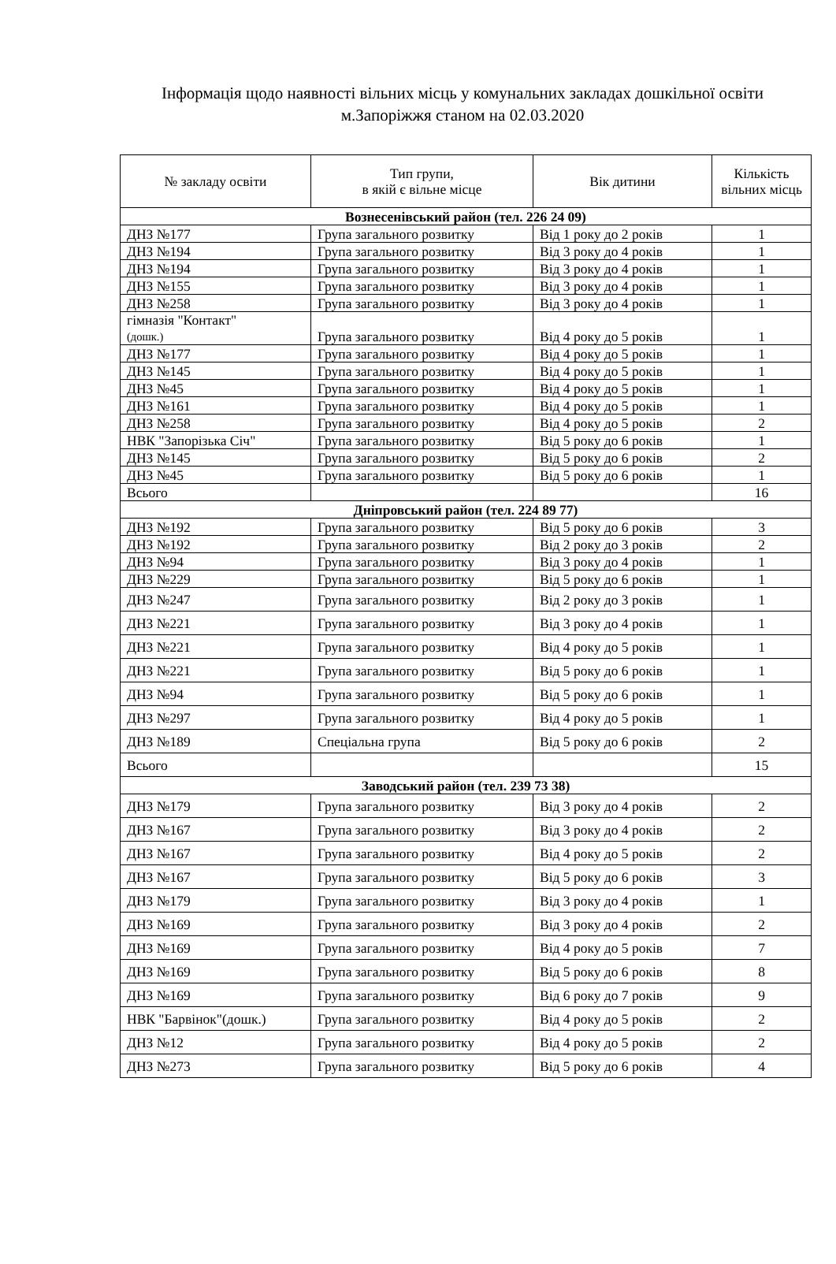Інформація щодо наявності вільних місць у комунальних закладах дошкільної освіти м.Запоріжжя станом на 02.03.2020
| № закладу освіти | Тип групи, в якій є вільне місце | Вік дитини | Кількість вільних місць |
| --- | --- | --- | --- |
| Вознесенівський район (тел. 226 24 09) | | | |
| ДНЗ №177 | Група загального розвитку | Від 1 року до 2 років | 1 |
| ДНЗ №194 | Група загального розвитку | Від 3 року до 4 років | 1 |
| ДНЗ №194 | Група загального розвитку | Від 3 року до 4 років | 1 |
| ДНЗ №155 | Група загального розвитку | Від 3 року до 4 років | 1 |
| ДНЗ №258 | Група загального розвитку | Від 3 року до 4 років | 1 |
| гімназія "Контакт" (дошк.) | Група загального розвитку | Від 4 року до 5 років | 1 |
| ДНЗ №177 | Група загального розвитку | Від 4 року до 5 років | 1 |
| ДНЗ №145 | Група загального розвитку | Від 4 року до 5 років | 1 |
| ДНЗ №45 | Група загального розвитку | Від 4 року до 5 років | 1 |
| ДНЗ №161 | Група загального розвитку | Від 4 року до 5 років | 1 |
| ДНЗ №258 | Група загального розвитку | Від 4 року до 5 років | 2 |
| НВК "Запорізька Січ" | Група загального розвитку | Від 5 року до 6 років | 1 |
| ДНЗ №145 | Група загального розвитку | Від 5 року до 6 років | 2 |
| ДНЗ №45 | Група загального розвитку | Від 5 року до 6 років | 1 |
| Всього | | | 16 |
| Дніпровський район (тел. 224 89 77) | | | |
| ДНЗ №192 | Група загального розвитку | Від 5 року до 6 років | 3 |
| ДНЗ №192 | Група загального розвитку | Від 2 року до 3 років | 2 |
| ДНЗ №94 | Група загального розвитку | Від 3 року до 4 років | 1 |
| ДНЗ №229 | Група загального розвитку | Від 5 року до 6 років | 1 |
| ДНЗ №247 | Група загального розвитку | Від 2 року до 3 років | 1 |
| ДНЗ №221 | Група загального розвитку | Від 3 року до 4 років | 1 |
| ДНЗ №221 | Група загального розвитку | Від 4 року до 5 років | 1 |
| ДНЗ №221 | Група загального розвитку | Від 5 року до 6 років | 1 |
| ДНЗ №94 | Група загального розвитку | Від 5 року до 6 років | 1 |
| ДНЗ №297 | Група загального розвитку | Від 4 року до 5 років | 1 |
| ДНЗ №189 | Спеціальна група | Від 5 року до 6 років | 2 |
| Всього | | | 15 |
| Заводський район (тел. 239 73 38) | | | |
| ДНЗ №179 | Група загального розвитку | Від 3 року до 4 років | 2 |
| ДНЗ №167 | Група загального розвитку | Від 3 року до 4 років | 2 |
| ДНЗ №167 | Група загального розвитку | Від 4 року до 5 років | 2 |
| ДНЗ №167 | Група загального розвитку | Від 5 року до 6 років | 3 |
| ДНЗ №179 | Група загального розвитку | Від 3 року до 4 років | 1 |
| ДНЗ №169 | Група загального розвитку | Від 3 року до 4 років | 2 |
| ДНЗ №169 | Група загального розвитку | Від 4 року до 5 років | 7 |
| ДНЗ №169 | Група загального розвитку | Від 5 року до 6 років | 8 |
| ДНЗ №169 | Група загального розвитку | Від 6 року до 7 років | 9 |
| НВК "Барвінок"(дошк.) | Група загального розвитку | Від 4 року до 5 років | 2 |
| ДНЗ №12 | Група загального розвитку | Від 4 року до 5 років | 2 |
| ДНЗ №273 | Група загального розвитку | Від 5 року до 6 років | 4 |